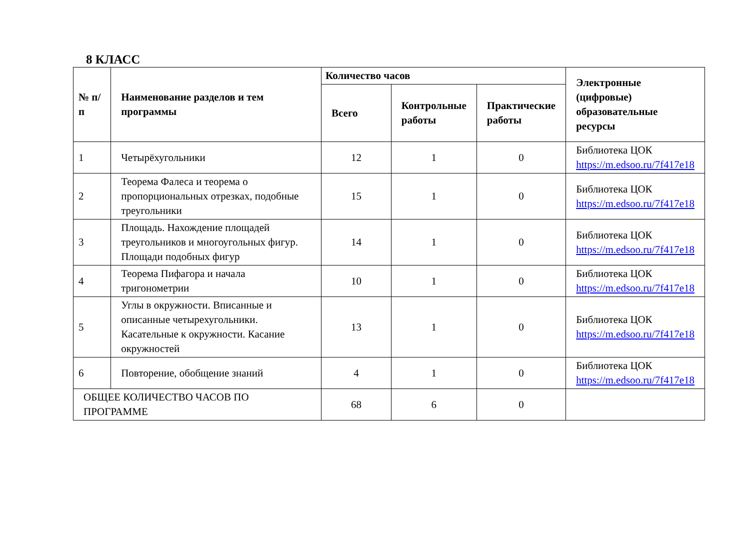8 КЛАСС
| № п/п | Наименование разделов и тем программы | Количество часов | | | Электронные (цифровые) образовательные ресурсы |
| --- | --- | --- | --- | --- | --- |
| | | Всего | Контрольные работы | Практические работы | |
| 1 | Четырёхугольники | 12 | 1 | 0 | Библиотека ЦОК https://m.edsoo.ru/7f417e18 |
| 2 | Теорема Фалеса и теорема о пропорциональных отрезках, подобные треугольники | 15 | 1 | 0 | Библиотека ЦОК https://m.edsoo.ru/7f417e18 |
| 3 | Площадь. Нахождение площадей треугольников и многоугольных фигур. Площади подобных фигур | 14 | 1 | 0 | Библиотека ЦОК https://m.edsoo.ru/7f417e18 |
| 4 | Теорема Пифагора и начала тригонометрии | 10 | 1 | 0 | Библиотека ЦОК https://m.edsoo.ru/7f417e18 |
| 5 | Углы в окружности. Вписанные и описанные четырехугольники. Касательные к окружности. Касание окружностей | 13 | 1 | 0 | Библиотека ЦОК https://m.edsoo.ru/7f417e18 |
| 6 | Повторение, обобщение знаний | 4 | 1 | 0 | Библиотека ЦОК https://m.edsoo.ru/7f417e18 |
| ОБЩЕЕ КОЛИЧЕСТВО ЧАСОВ ПО ПРОГРАММЕ | | 68 | 6 | 0 | |